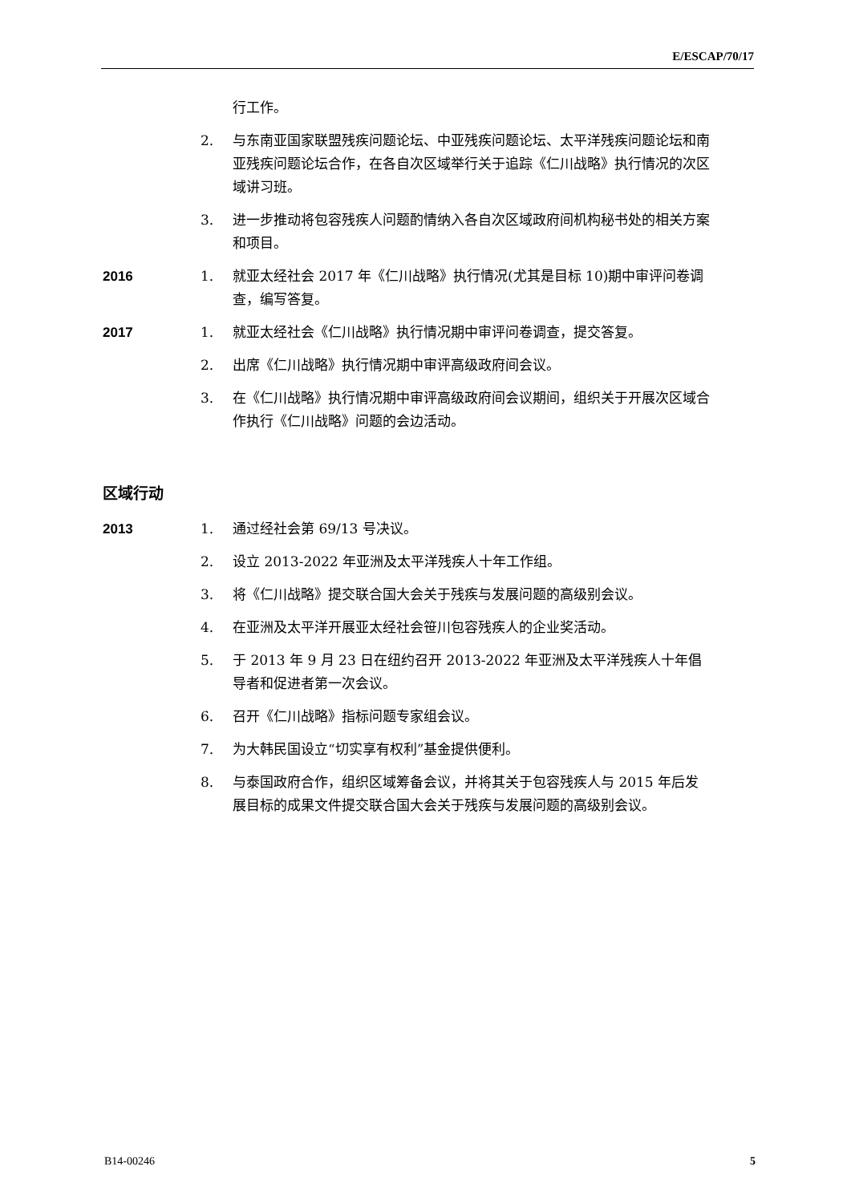E/ESCAP/70/17
行工作。
2. 与东南亚国家联盟残疾问题论坛、中亚残疾问题论坛、太平洋残疾问题论坛和南亚残疾问题论坛合作，在各自次区域举行关于追踪《仁川战略》执行情况的次区域讲习班。
3. 进一步推动将包容残疾人问题酌情纳入各自次区域政府间机构秘书处的相关方案和项目。
2016
1. 就亚太经社会 2017 年《仁川战略》执行情况(尤其是目标 10)期中审评问卷调查，编写答复。
2017
1. 就亚太经社会《仁川战略》执行情况期中审评问卷调查，提交答复。
2. 出席《仁川战略》执行情况期中审评高级政府间会议。
3. 在《仁川战略》执行情况期中审评高级政府间会议期间，组织关于开展次区域合作执行《仁川战略》问题的会边活动。
区域行动
2013
1. 通过经社会第 69/13 号决议。
2. 设立 2013-2022 年亚洲及太平洋残疾人十年工作组。
3. 将《仁川战略》提交联合国大会关于残疾与发展问题的高级别会议。
4. 在亚洲及太平洋开展亚太经社会笹川包容残疾人的企业奖活动。
5. 于 2013 年 9 月 23 日在纽约召开 2013-2022 年亚洲及太平洋残疾人十年倡导者和促进者第一次会议。
6. 召开《仁川战略》指标问题专家组会议。
7. 为大韩民国设立“切实享有权利”基金提供便利。
8. 与泰国政府合作，组织区域筹备会议，并将其关于包容残疾人与 2015 年后发展目标的成果文件提交联合国大会关于残疾与发展问题的高级别会议。
B14-00246 5